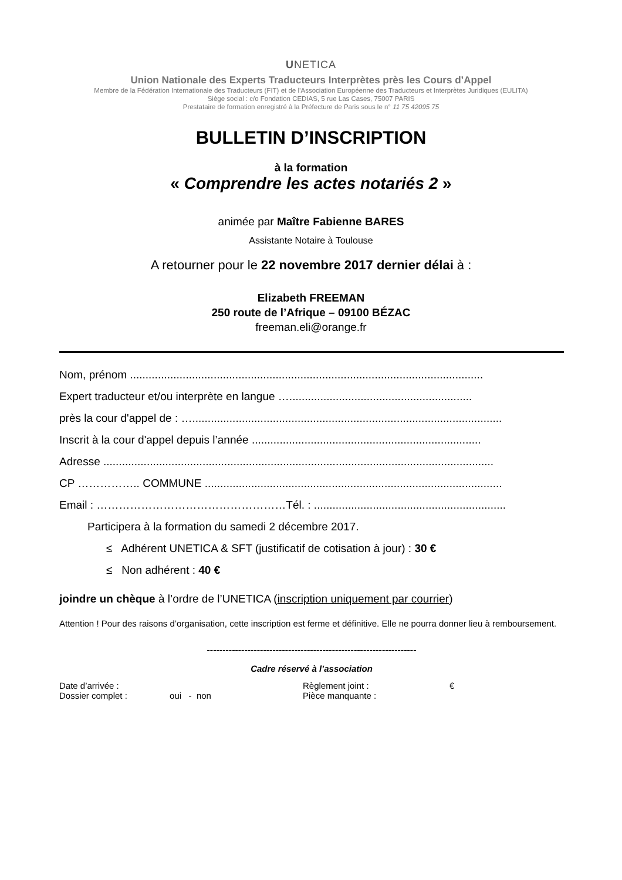UNETICA
Union Nationale des Experts Traducteurs Interprètes près les Cours d’Appel
Membre de la Fédération Internationale des Traducteurs (FIT) et de l’Association Européenne des Traducteurs et Interprètes Juridiques (EULITA)
Siège social : c/o Fondation CEDIAS, 5 rue Las Cases, 75007 PARIS
Prestataire de formation enregistré à la Préfecture de Paris sous le n° 11 75 42095 75
BULLETIN D’INSCRIPTION
à la formation
« Comprendre les actes notariés 2 »
animée par Maître Fabienne BARES
Assistante Notaire à Toulouse
A retourner pour le 22 novembre 2017 dernier délai à :
Elizabeth FREEMAN
250 route de l’Afrique – 09100 BÉZAC
freeman.eli@orange.fr
Nom, prénom ..................................................................................................................
Expert traducteur et/ou interprète en langue …...........................................................
près la cour d'appel de : …....................................................................................................
Inscrit à la cour d'appel depuis l’année ..........................................................................
Adresse ..............................................................................................................................
CP …………….. COMMUNE ................................................................................................
Email : ……………………………………………Tél. : ..................................................................
Participera à la formation du samedi 2 décembre 2017.
≤ Adhérent UNETICA & SFT (justificatif de cotisation à jour) : 30 €
≤ Non adhérent : 40 €
joindre un chèque à l’ordre de l’UNETICA (inscription uniquement par courrier)
Attention ! Pour des raisons d’organisation, cette inscription est ferme et définitive. Elle ne pourra donner lieu à remboursement.
-------------------------------------------------------------------
Cadre réservé à l’association
Date d’arrivée :
Règlement joint :
€
Dossier complet : oui - non
Pièce manquante :